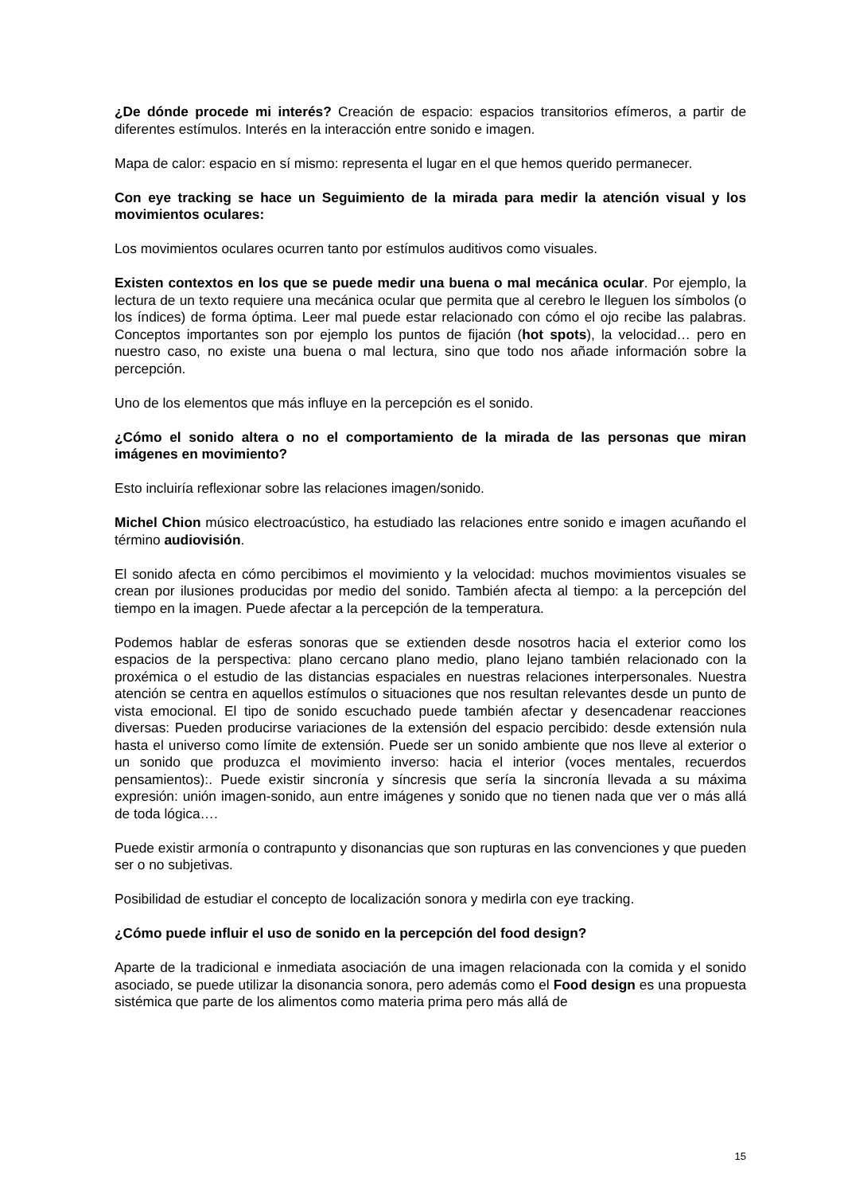¿De dónde procede mi interés? Creación de espacio: espacios transitorios efímeros, a partir de diferentes estímulos. Interés en la interacción entre sonido e imagen.
Mapa de calor: espacio en sí mismo: representa el lugar en el que hemos querido permanecer.
Con eye tracking se hace un Seguimiento de la mirada para medir la atención visual y los movimientos oculares:
Los movimientos oculares ocurren tanto por estímulos auditivos como visuales.
Existen contextos en los que se puede medir una buena o mal mecánica ocular. Por ejemplo, la lectura de un texto requiere una mecánica ocular que permita que al cerebro le lleguen los símbolos (o los índices) de forma óptima. Leer mal puede estar relacionado con cómo el ojo recibe las palabras. Conceptos importantes son por ejemplo los puntos de fijación (hot spots), la velocidad… pero en nuestro caso, no existe una buena o mal lectura, sino que todo nos añade información sobre la percepción.
Uno de los elementos que más influye en la percepción es el sonido.
¿Cómo el sonido altera o no el comportamiento de la mirada de las personas que miran imágenes en movimiento?
Esto incluiría reflexionar sobre las relaciones imagen/sonido.
Michel Chion músico electroacústico, ha estudiado las relaciones entre sonido e imagen acuñando el término audiovisión.
El sonido afecta en cómo percibimos el movimiento y la velocidad: muchos movimientos visuales se crean por ilusiones producidas por medio del sonido. También afecta al tiempo: a la percepción del tiempo en la imagen. Puede afectar a la percepción de la temperatura.
Podemos hablar de esferas sonoras que se extienden desde nosotros hacia el exterior como los espacios de la perspectiva: plano cercano plano medio, plano lejano también relacionado con la proxémica o el estudio de las distancias espaciales en nuestras relaciones interpersonales. Nuestra atención se centra en aquellos estímulos o situaciones que nos resultan relevantes desde un punto de vista emocional. El tipo de sonido escuchado puede también afectar y desencadenar reacciones diversas: Pueden producirse variaciones de la extensión del espacio percibido: desde extensión nula hasta el universo como límite de extensión. Puede ser un sonido ambiente que nos lleve al exterior o un sonido que produzca el movimiento inverso: hacia el interior (voces mentales, recuerdos pensamientos):. Puede existir sincronía y síncresis que sería la sincronía llevada a su máxima expresión: unión imagen-sonido, aun entre imágenes y sonido que no tienen nada que ver o más allá de toda lógica….
Puede existir armonía o contrapunto y disonancias que son rupturas en las convenciones y que pueden ser o no subjetivas.
Posibilidad de estudiar el concepto de localización sonora y medirla con eye tracking.
¿Cómo puede influir el uso de sonido en la percepción del food design?
Aparte de la tradicional e inmediata asociación de una imagen relacionada con la comida y el sonido asociado, se puede utilizar la disonancia sonora, pero además como el Food design es una propuesta sistémica que parte de los alimentos como materia prima pero más allá de
15